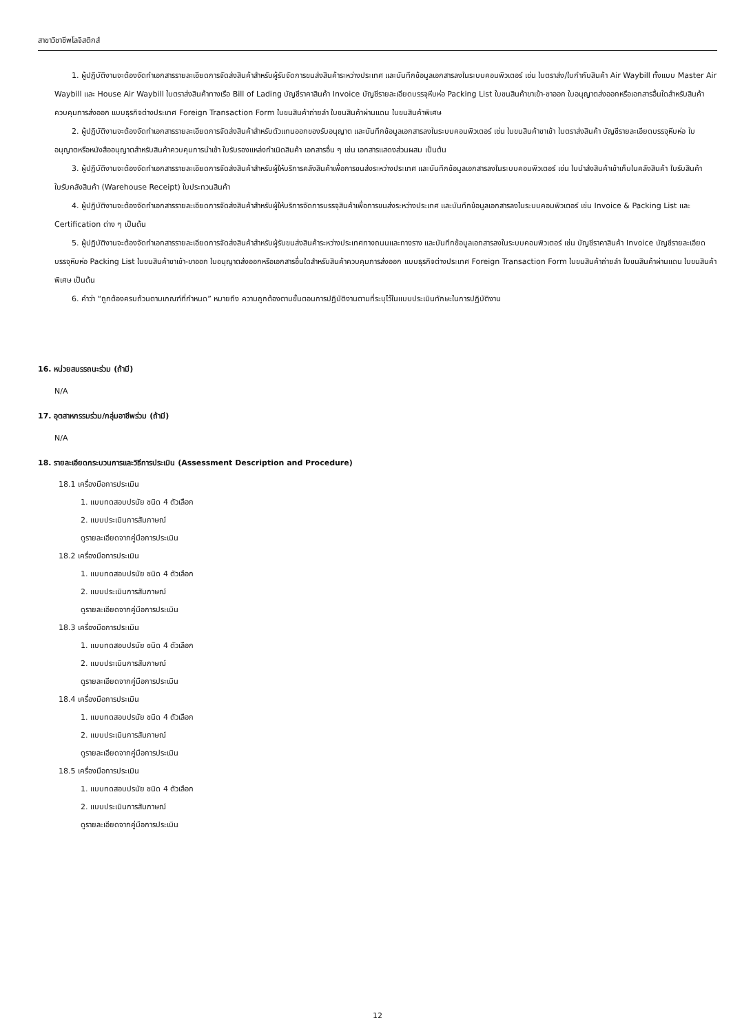สาขาวิชาชีพโลจิสติกส์
1. ผู้ปฏิบัติงานจะต้องจัดทำเอกสารรายละเอียดการจัดส่งสินค้าสำหรับผู้รับจัดการขนส่งสินค้าระหว่างประเทศ และบันทึกข้อมูลเอกสารลงในระบบคอมพิวเตอร์ เช่น ใบตราส่ง/ใบกำกับสินค้า Air Waybill ทั้งแบบ Master Air Waybill และ House Air Waybill ใบตราส่งสินค้าทางเรือ Bill of Lading บัญชีราคาสินค้า Invoice บัญชีรายละเอียดบรรจุหีบห่อ Packing List ใบขนสินค้าขาเข้า-ขาออก ใบอนุญาตส่งออกหรือเอกสารอื่นใดสำหรับสินค้าควบคุมการส่งออก แบบธุรกิจต่างประเทศ Foreign Transaction Form ใบขนสินค้าถ่ายลำ ใบขนสินค้าผ่านแดน ใบขนสินค้าพิเศษ
2. ผู้ปฏิบัติงานจะต้องจัดทำเอกสารรายละเอียดการจัดส่งสินค้าสำหรับตัวแทนออกของรับอนุญาต และบันทึกข้อมูลเอกสารลงในระบบคอมพิวเตอร์ เช่น ใบขนสินค้าขาเข้า ใบตราส่งสินค้า บัญชีรายละเอียดบรรจุหีบห่อ ใบอนุญาตหรือหนังสืออนุญาตสำหรับสินค้าควบคุมการนำเข้า ใบรับรองแหล่งกำเนิดสินค้า เอกสารอื่น ๆ เช่น เอกสารแสดงส่วนผสม เป็นต้น
3. ผู้ปฏิบัติงานจะต้องจัดทำเอกสารรายละเอียดการจัดส่งสินค้าสำหรับผู้ให้บริการคลังสินค้าเพื่อการขนส่งระหว่างประเทศ และบันทึกข้อมูลเอกสารลงในระบบคอมพิวเตอร์ เช่น ใบนำส่งสินค้าเข้าเก็บในคลังสินค้า ใบรับสินค้า ใบรับคลังสินค้า (Warehouse Receipt) ใบประทวนสินค้า
4. ผู้ปฏิบัติงานจะต้องจัดทำเอกสารรายละเอียดการจัดส่งสินค้าสำหรับผู้ให้บริการจัดการบรรจุสินค้าเพื่อการขนส่งระหว่างประเทศ และบันทึกข้อมูลเอกสารลงในระบบคอมพิวเตอร์ เช่น Invoice & Packing List และ Certification ต่าง ๆ เป็นต้น
5. ผู้ปฏิบัติงานจะต้องจัดทำเอกสารรายละเอียดการจัดส่งสินค้าสำหรับผู้รับขนส่งสินค้าระหว่างประเทศทางถนนและทางราง และบันทึกข้อมูลเอกสารลงในระบบคอมพิวเตอร์ เช่น บัญชีราคาสินค้า Invoice บัญชีรายละเอียดบรรจุหีบห่อ Packing List ใบขนสินค้าขาเข้า-ขาออก ใบอนุญาตส่งออกหรือเอกสารอื่นใดสำหรับสินค้าควบคุมการส่งออก แบบธุรกิจต่างประเทศ Foreign Transaction Form ใบขนสินค้าถ่ายลำ ใบขนสินค้าผ่านแดน ใบขนสินค้าพิเศษ เป็นต้น
6. คำว่า “ถูกต้องครบถ้วนตามเกณฑ์ที่กำหนด” หมายถึง ความถูกต้องตามขั้นตอนการปฏิบัติงานตามที่ระบุไว้ในแบบประเมินทักษะในการปฏิบัติงาน
16. หน่วยสมรรถนะร่วม (ถ้ามี)
N/A
17. อุตสาหกรรมร่วม/กลุ่มอาชีพร่วม (ถ้ามี)
N/A
18. รายละเอียดกระบวนการและวิธีการประเมิน (Assessment Description and Procedure)
18.1 เครื่องมือการประเมิน
1. แบบทดสอบปรนัย ชนิด 4 ตัวเลือก
2. แบบประเมินการสัมภาษณ์
ดูรายละเอียดจากคู่มือการประเมิน
18.2 เครื่องมือการประเมิน
1. แบบทดสอบปรนัย ชนิด 4 ตัวเลือก
2. แบบประเมินการสัมภาษณ์
ดูรายละเอียดจากคู่มือการประเมิน
18.3 เครื่องมือการประเมิน
1. แบบทดสอบปรนัย ชนิด 4 ตัวเลือก
2. แบบประเมินการสัมภาษณ์
ดูรายละเอียดจากคู่มือการประเมิน
18.4 เครื่องมือการประเมิน
1. แบบทดสอบปรนัย ชนิด 4 ตัวเลือก
2. แบบประเมินการสัมภาษณ์
ดูรายละเอียดจากคู่มือการประเมิน
18.5 เครื่องมือการประเมิน
1. แบบทดสอบปรนัย ชนิด 4 ตัวเลือก
2. แบบประเมินการสัมภาษณ์
ดูรายละเอียดจากคู่มือการประเมิน
12